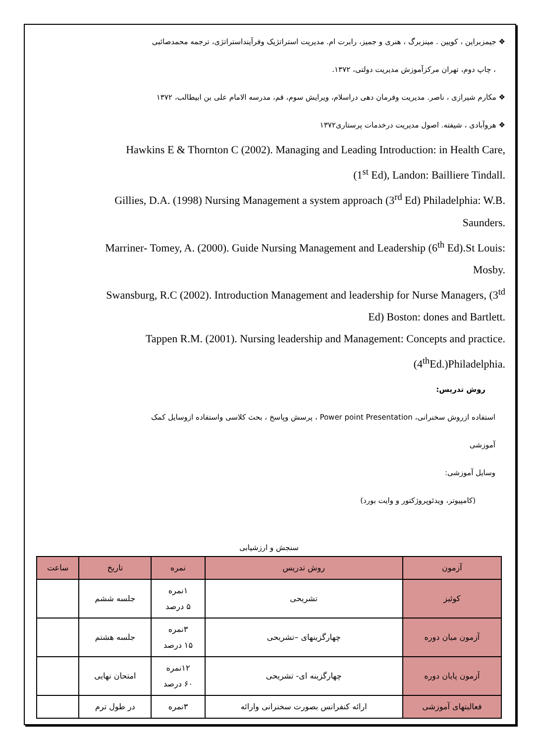❖ جیمزبراین ، کویین . مینزبرگ ، هنری و جمیز، رابرت ام. مدیریت استراتژیک وفرآینداستراتژی، ترجمه محمدصائبی
، چاپ دوم، تهران مرکزآموزش مدیریت دولتی، ۱۳۷۲.
❖ مکارم شیرازی ، ناصر. مدیریت وفرمان دهی دراسلام، ویرایش سوم، قم، مدرسه الامام علی بن ابیطالب، ۱۳۷۲
❖ هروآبادی ، شیفته. اصول مدیریت درخدمات پرستاری۱۳۷۲
Hawkins E & Thornton C (2002). Managing and Leading Introduction: in Health Care,
(1<sup>st</sup> Ed), Landon: Bailliere Tindall.
Gillies, D.A. (1998) Nursing Management a system approach (3<sup>rd</sup> Ed) Philadelphia: W.B.
Saunders.
Marriner- Tomey, A. (2000). Guide Nursing Management and Leadership (6<sup>th</sup> Ed).St Louis:
Mosby.
Swansburg, R.C (2002). Introduction Management and leadership for Nurse Managers, (3<sup>td</sup>
Ed) Boston: dones and Bartlett.
Tappen R.M. (2001). Nursing leadership and Management: Concepts and practice.
(4<sup>th</sup>Ed.)Philadelphia.
روش تدریس:
استفاده ازروش سخنرانی، Power point Presentation ، پرسش وپاسخ ، بحث کلاسی واستفاده ازوسایل کمک
آموزشی
وسایل آموزشی:
(کامپیوتر، ویدئوپروژکتور و وایت بورد)
سنجش و ارزشیابی
| آزمون | روش تدریس | نمره | تاریخ | ساعت |
| --- | --- | --- | --- | --- |
| کوئیز | تشریحی | ۱نمره ۵ درصد | جلسه ششم | |
| آزمون میان دوره | چهارگزینهای –تشریحی | ۳نمره ۱۵ درصد | جلسه هشتم | |
| آزمون پایان دوره | چهارگزینه ای- تشریحی | ۱۲نمره ۶۰ درصد | امتحان نهایی | |
| فعالیتهای آموزشی | ارائه کنفرانس بصورت سخنرانی وارائه | ۳نمره | در طول ترم | |